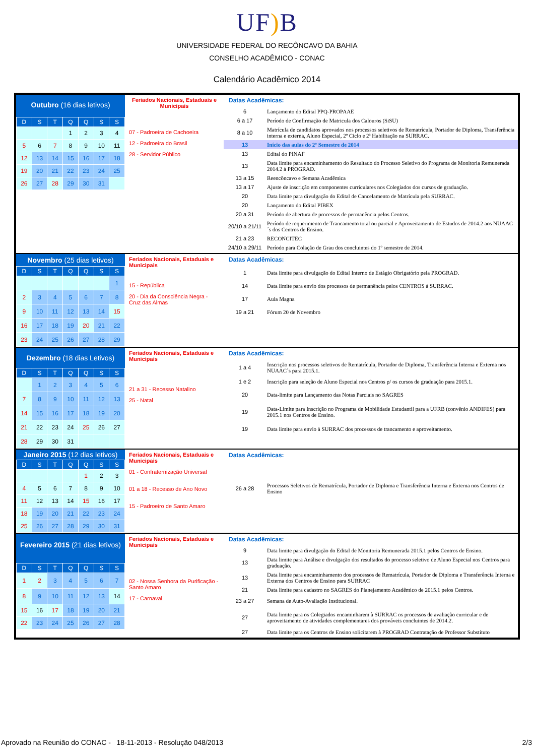UF) B
UNIVERSIDADE FEDERAL DO RECÔNCAVO DA BAHIA
CONSELHO ACADÊMICO - CONAC
Calendário Acadêmico 2014
Outubro (16 dias letivos)
| D | S | T | Q | Q | S | S |
| --- | --- | --- | --- | --- | --- | --- |
| | | | 1 | 2 | 3 | 4 |
| 5 | 6 | 7 | 8 | 9 | 10 | 11 |
| 12 | 13 | 14 | 15 | 16 | 17 | 18 |
| 19 | 20 | 21 | 22 | 23 | 24 | 25 |
| 26 | 27 | 28 | 29 | 30 | 31 | |
Feriados Nacionais, Estaduais e Municipais
07 - Padroeira de Cachoeira
12 - Padroeira do Brasil
28 - Servidor Público
Datas Acadêmicas:
| 6 | Lançamento do Edital PPQ-PROPAAE |
| 6 a 17 | Período de Confirmação de Matricula dos Calouros (SiSU) |
| 8 a 10 | Matrícula de candidatos aprovados nos processos seletivos de Rematrícula, Portador de Diploma, Transferência interna e externa, Aluno Especial, 2º Ciclo e 2ª Habilitação na SURRAC. |
| 13 | Início das aulas do 2º Semestre de 2014 |
| 13 | Edital do PINAF |
| 13 | Data limite para encaminhamento do Resultado do Processo Seletivo do Programa de Monitoria Remunerada 2014.2 à PROGRAD. |
| 13 a 15 | Reencôncavo e Semana Acadêmica |
| 13 a 17 | Ajuste de inscrição em componentes curriculares nos Colegiados dos cursos de graduação. |
| 20 | Data limite para divulgação do Edital de Cancelamento de Matrícula pela SURRAC. |
| 20 | Lançamento do Edital PIBEX |
| 20 a 31 | Período de abertura de processos de permanência pelos Centros. |
| 20/10 a 21/11 | Período de requerimento de Trancamento total ou parcial e Aproveitamento de Estudos de 2014.2 aos NUAAC´s dos Centros de Ensino. |
| 21 a 23 | RECONCITEC |
| 24/10 a 29/11 | Período para Colação de Grau dos concluintes do 1º semestre de 2014. |
Novembro (25 dias letivos)
| D | S | T | Q | Q | S | S |
| --- | --- | --- | --- | --- | --- | --- |
| | | | | | | 1 |
| 2 | 3 | 4 | 5 | 6 | 7 | 8 |
| 9 | 10 | 11 | 12 | 13 | 14 | 15 |
| 16 | 17 | 18 | 19 | 20 | 21 | 22 |
| 23 | 24 | 25 | 26 | 27 | 28 | 29 |
Feriados Nacionais, Estaduais e Municipais
15 - República
20 - Dia da Consciência Negra - Cruz das Almas
Datas Acadêmicas:
| 1 | Data limite para divulgação do Edital Interno de Estágio Obrigatório pela PROGRAD. |
| 14 | Data limite para envio dos processos de permanência pelos CENTROS à SURRAC. |
| 17 | Aula Magna |
| 19 a 21 | Fórum 20 de Novembro |
Dezembro (18 dias Letivos)
| D | S | T | Q | Q | S | S |
| --- | --- | --- | --- | --- | --- | --- |
| | 1 | 2 | 3 | 4 | 5 | 6 |
| 7 | 8 | 9 | 10 | 11 | 12 | 13 |
| 14 | 15 | 16 | 17 | 18 | 19 | 20 |
| 21 | 22 | 23 | 24 | 25 | 26 | 27 |
| 28 | 29 | 30 | 31 | | | |
Feriados Nacionais, Estaduais e Municipais
21 a 31 - Recesso Natalino
25 - Natal
Datas Acadêmicas:
| 1 a 4 | Inscrição nos processos seletivos de Rematrícula, Portador de Diploma, Transferência Interna e Externa nos NUAAC´s para 2015.1. |
| 1 e 2 | Inscrição para seleção de Aluno Especial nos Centros p/ os cursos de graduação para 2015.1. |
| 20 | Data-limite para Lançamento das Notas Parciais no SAGRES |
| 19 | Data-Limite para Inscrição no Programa de Mobilidade Estudantil para a UFRB (convênio ANDIFES) para 2015.1 nos Centros de Ensino. |
| 19 | Data limite para envio à SURRAC dos processos de trancamento e aproveitamento. |
Janeiro 2015 (12 dias letivos)
| D | S | T | Q | Q | S | S |
| --- | --- | --- | --- | --- | --- | --- |
| | | | | 1 | 2 | 3 |
| 4 | 5 | 6 | 7 | 8 | 9 | 10 |
| 11 | 12 | 13 | 14 | 15 | 16 | 17 |
| 18 | 19 | 20 | 21 | 22 | 23 | 24 |
| 25 | 26 | 27 | 28 | 29 | 30 | 31 |
Feriados Nacionais, Estaduais e Municipais
01 - Confraternização Universal
01 a 18 - Recesso de Ano Novo
15 - Padroeiro de Santo Amaro
Datas Acadêmicas:
| 26 a 28 | Processos Seletivos de Rematrícula, Portador de Diploma e Transferência Interna e Externa nos Centros de Ensino |
Fevereiro 2015 (21 dias letivos)
| D | S | T | Q | Q | S | S |
| --- | --- | --- | --- | --- | --- | --- |
| 1 | 2 | 3 | 4 | 5 | 6 | 7 |
| 8 | 9 | 10 | 11 | 12 | 13 | 14 |
| 15 | 16 | 17 | 18 | 19 | 20 | 21 |
| 22 | 23 | 24 | 25 | 26 | 27 | 28 |
Feriados Nacionais, Estaduais e Municipais
02 - Nossa Senhora da Purificação - Santo Amaro
17 - Carnaval
Datas Acadêmicas:
| 9 | Data limite para divulgação do Edital de Monitoria Remunerada 2015.1 pelos Centros de Ensino. |
| 13 | Data limite para Análise e divulgação dos resultados do processo seletivo de Aluno Especial nos Centros para graduação. |
| 13 | Data limite para encaminhamento dos processos de Rematrícula, Portador de Diploma e Transferência Interna e Externa dos Centros de Ensino para SURRAC |
| 21 | Data limite para cadastro no SAGRES do Planejamento Acadêmico de 2015.1 pelos Centros. |
| 23 a 27 | Semana de Auto-Avaliação Institucional. |
| 27 | Data limite para os Colegiados encaminharem à SURRAC os processos de avaliação curricular e de aproveitamento de atividades complementares dos prováveis concluintes de 2014.2. |
| 27 | Data limite para os Centros de Ensino solicitarem à PROGRAD Contratação de Professor Substituto |
Aprovado na Reunião do CONAC - 18-11-2013 - Resolução 048/2013 2/3